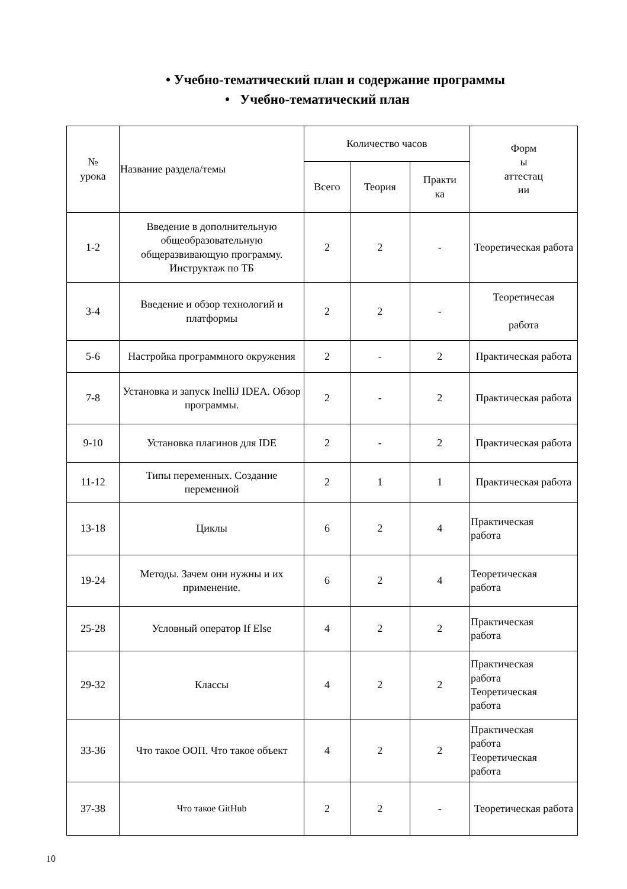• Учебно-тематический план и содержание программы
• Учебно-тематический план
| № урока | Название раздела/темы | Количество часов | | | Форм ы аттестац ии |
| --- | --- | --- | --- | --- | --- |
| | | Всего | Теория | Практи ка | |
| 1-2 | Введение в дополнительную общеобразовательную общеразвивающую программу. Инструктаж по ТБ | 2 | 2 | - | Теоретическая работа |
| 3-4 | Введение и обзор технологий и платформы | 2 | 2 | - | Теоретичесая работа |
| 5-6 | Настройка программного окружения | 2 | - | 2 | Практическая работа |
| 7-8 | Установка и запуск InelliJ IDEA. Обзор программы. | 2 | - | 2 | Практическая работа |
| 9-10 | Установка плагинов для IDE | 2 | - | 2 | Практическая работа |
| 11-12 | Типы переменных. Создание переменной | 2 | 1 | 1 | Практическая работа |
| 13-18 | Циклы | 6 | 2 | 4 | Практическая работа |
| 19-24 | Методы. Зачем они нужны и их применение. | 6 | 2 | 4 | Теоретическая работа |
| 25-28 | Условный оператор If Else | 4 | 2 | 2 | Практическая работа |
| 29-32 | Классы | 4 | 2 | 2 | Практическая работа Теоретическая работа |
| 33-36 | Что такое ООП. Что такое объект | 4 | 2 | 2 | Практическая работа Теоретическая работа |
| 37-38 | Что такое GitHub | 2 | 2 | - | Теоретическая работа |
10